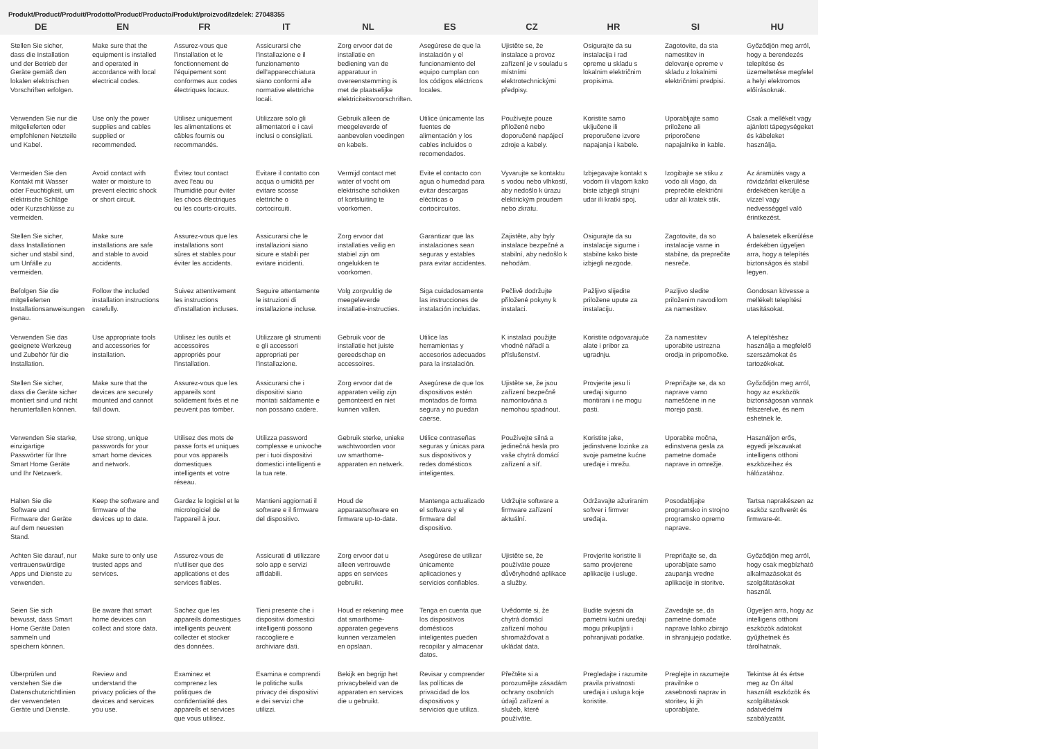Produkt/Product/Produit/Prodotto/Product/Producto/Produkt/proizvod/Izdelek: 27048355
| DE | EN | FR | IT | NL | ES | CZ | HR | SI | HU |
| --- | --- | --- | --- | --- | --- | --- | --- | --- | --- |
| Stellen Sie sicher, dass die Installation und der Betrieb der Geräte gemäß den lokalen elektrischen Vorschriften erfolgen. | Make sure that the equipment is installed and operated in accordance with local electrical codes. | Assurez-vous que l’installation et le fonctionnement de l’équipement sont conformes aux codes électriques locaux. | Assicurarsi che l'installazione e il funzionamento dell'apparecchiatura siano conformi alle normative elettriche locali. | Zorg ervoor dat de installatie en bediening van de apparatuur in overeenstemming is met de plaatselijke elektriciteitsvoorschriften. | Asegúrese de que la instalación y el funcionamiento del equipo cumplan con los códigos eléctricos locales. | Ujistěte se, že instalace a provoz zařízení je v souladu s místními elektrotechnickými předpisy. | Osigurajte da su instalacija i rad opreme u skladu s lokalnim električnim propisima. | Zagotovite, da sta namestitev in delovanje opreme v skladu z lokalnimi električnimi predpisi. | Győződjön meg arról, hogy a berendezés telepítése és üzemeltetése megfelel a helyi elektromos előírásoknak. |
| Verwenden Sie nur die mitgelieferten oder empfohlenen Netzteile und Kabel. | Use only the power supplies and cables supplied or recommended. | Utilisez uniquement les alimentations et câbles fournis ou recommandés. | Utilizzare solo gli alimentatori e i cavi inclusi o consigliati. | Gebruik alleen de meegeleverde of aanbevolen voedingen en kabels. | Utilice únicamente las fuentes de alimentación y los cables incluidos o recomendados. | Používejte pouze přiložené nebo doporučené napájecí zdroje a kabely. | Koristite samo uključene ili preporučene izvore napajanja i kabele. | Uporabljajte samo priložene ali priporočene napajalnike in kable. | Csak a mellékelt vagy ajánlott tápegységeket és kábeleket használja. |
| Vermeiden Sie den Kontakt mit Wasser oder Feuchtigkeit, um elektrische Schläge oder Kurzschlüsse zu vermeiden. | Avoid contact with water or moisture to prevent electric shock or short circuit. | Évitez tout contact avec l'eau ou l'humidité pour éviter les chocs électriques ou les courts-circuits. | Evitare il contatto con acqua o umidità per evitare scosse elettriche o cortocircuiti. | Vermijd contact met water of vocht om elektrische schokken of kortsluiting te voorkomen. | Evite el contacto con agua o humedad para evitar descargas eléctricas o cortocircuitos. | Vyvarujte se kontaktu s vodou nebo vlhkostí, aby nedošlo k úrazu elektrickým proudem nebo zkratu. | Izbjegavajte kontakt s vodom ili vlagom kako biste izbjegli strujni udar ili kratki spoj. | Izogibajte se stiku z vodo ali vlago, da preprečite električni udar ali kratek stik. | Az áramütés vagy a rövidzárlat elkerülése érdekében kerülje a vízzel vagy nedvességgel való érintkezést. |
| Stellen Sie sicher, dass Installationen sicher und stabil sind, um Unfälle zu vermeiden. | Make sure installations are safe and stable to avoid accidents. | Assurez-vous que les installations sont sûres et stables pour éviter les accidents. | Assicurarsi che le installazioni siano sicure e stabili per evitare incidenti. | Zorg ervoor dat installaties veilig en stabiel zijn om ongelukken te voorkomen. | Garantizar que las instalaciones sean seguras y estables para evitar accidentes. | Zajistěte, aby byly instalace bezpečné a stabilní, aby nedošlo k nehodám. | Osigurajte da su instalacije sigurne i stabilne kako biste izbjegli nezgode. | Zagotovite, da so instalacije varne in stabilne, da preprečite nesreče. | A balesetek elkerülése érdekében ügyeljen arra, hogy a telepítés biztonságos és stabil legyen. |
| Befolgen Sie die mitgelieferten Installationsanweisungen genau. | Follow the included installation instructions carefully. | Suivez attentivement les instructions d’installation incluses. | Seguire attentamente le istruzioni di installazione incluse. | Volg zorgvuldig de meegeleverde installatie-instructies. | Siga cuidadosamente las instrucciones de instalación incluidas. | Pečlivě dodržujte přiložené pokyny k instalaci. | Pažljivo slijedite priložene upute za instalaciju. | Pazljivo sledite priloženim navodilom za namestitev. | Gondosan kövesse a mellékelt telepítési utasításokat. |
| Verwenden Sie das geeignete Werkzeug und Zubehör für die Installation. | Use appropriate tools and accessories for installation. | Utilisez les outils et accessoires appropriés pour l'installation. | Utilizzare gli strumenti e gli accessori appropriati per l'installazione. | Gebruik voor de installatie het juiste gereedschap en accessoires. | Utilice las herramientas y accesorios adecuados para la instalación. | K instalaci použijte vhodné nářadí a příslušenství. | Koristite odgovarajuće alate i pribor za ugradnju. | Za namestitev uporabite ustrezna orodja in pripomočke. | A telepítéshez használja a megfelelő szerszámokat és tartozékokat. |
| Stellen Sie sicher, dass die Geräte sicher montiert sind und nicht herunterfallen können. | Make sure that the devices are securely mounted and cannot fall down. | Assurez-vous que les appareils sont solidement fixés et ne peuvent pas tomber. | Assicurarsi che i dispositivi siano montati saldamente e non possano cadere. | Zorg ervoor dat de apparaten veilig zijn gemonteerd en niet kunnen vallen. | Asegúrese de que los dispositivos estén montados de forma segura y no puedan caerse. | Ujistěte se, že jsou zařízení bezpečně namontována a nemohou spadnout. | Provjerite jesu li uređaji sigurno montirani i ne mogu pasti. | Prepričajte se, da so naprave varno nameščene in ne morejo pasti. | Győződjön meg arról, hogy az eszközök biztonságosan vannak felszerelve, és nem eshetnek le. |
| Verwenden Sie starke, einzigartige Passwörter für Ihre Smart Home Geräte und Ihr Netzwerk. | Use strong, unique passwords for your smart home devices and network. | Utilisez des mots de passe forts et uniques pour vos appareils domestiques intelligents et votre réseau. | Utilizza password complesse e univoche per i tuoi dispositivi domestici intelligenti e la tua rete. | Gebruik sterke, unieke wachtwoorden voor uw smarthome-apparaten en netwerk. | Utilice contraseñas seguras y únicas para sus dispositivos y redes domésticos inteligentes. | Používejte silná a jedinečná hesla pro vaše chytrá domácí zařízení a síť. | Koristite jake, jedinstvene lozinke za svoje pametne kućne uređaje i mrežu. | Uporabite močna, edinstvena gesla za pametne domače naprave in omrežje. | Használjon erős, egyedi jelszavakat intelligens otthoni eszközeihez és hálózatához. |
| Halten Sie die Software und Firmware der Geräte auf dem neuesten Stand. | Keep the software and firmware of the devices up to date. | Gardez le logiciel et le micrologiciel de l'appareil à jour. | Mantieni aggiornati il software e il firmware del dispositivo. | Houd de apparaatsoftware en firmware up-to-date. | Mantenga actualizado el software y el firmware del dispositivo. | Udržujte software a firmware zařízení aktuální. | Održavajte ažuriranim softver i firmver uređaja. | Posodabljajte programsko in strojno programsko opremo naprave. | Tartsa naprakészen az eszköz szoftverét és firmware-ét. |
| Achten Sie darauf, nur vertrauenswürdige Apps und Dienste zu verwenden. | Make sure to only use trusted apps and services. | Assurez-vous de n'utiliser que des applications et des services fiables. | Assicurati di utilizzare solo app e servizi affidabili. | Zorg ervoor dat u alleen vertrouwde apps en services gebruikt. | Asegúrese de utilizar únicamente aplicaciones y servicios confiables. | Ujistěte se, že používáte pouze důvěryhodné aplikace a služby. | Provjerite koristite li samo provjerene aplikacije i usluge. | Prepričajte se, da uporabljate samo zaupanja vredne aplikacije in storitve. | Győződjön meg arról, hogy csak megbízható alkalmazásokat és szolgáltatásokat használ. |
| Seien Sie sich bewusst, dass Smart Home Geräte Daten sammeln und speichern können. | Be aware that smart home devices can collect and store data. | Sachez que les appareils domestiques intelligents peuvent collecter et stocker des données. | Tieni presente che i dispositivi domestici intelligenti possono raccogliere e archiviare dati. | Houd er rekening mee dat smarthome-apparaten gegevens kunnen verzamelen en opslaan. | Tenga en cuenta que los dispositivos domésticos inteligentes pueden recopilar y almacenar datos. | Uvědomte si, že chytrá domácí zařízení mohou shromažďovat a ukládat data. | Budite svjesni da pametni kućni uređaji mogu prikupljati i pohranjivati podatke. | Zavedajte se, da pametne domače naprave lahko zbirajo in shranjujejo podatke. | Ügyeljen arra, hogy az intelligens otthoni eszközök adatokat gyűjthetnek és tárolhatnak. |
| Überprüfen und verstehen Sie die Datenschutzrichtlinien der verwendeten Geräte und Dienste. | Review and understand the privacy policies of the devices and services you use. | Examinez et comprenez les politiques de confidentialité des appareils et services que vous utilisez. | Esamina e comprendi le politiche sulla privacy dei dispositivi e dei servizi che utilizzi. | Bekijk en begrijp het privacybeleid van de apparaten en services die u gebruikt. | Revisar y comprender las políticas de privacidad de los dispositivos y servicios que utiliza. | Přečtěte si a porozumějte zásadám ochrany osobních údajů zařízení a služeb, které používáte. | Pregledajte i razumite pravila privatnosti uređaja i usluga koje koristite. | Preglejte in razumejte pravilnike o zasebnosti naprav in storitev, ki jih uporabljate. | Tekintse át és értse meg az Ön által használt eszközök és szolgáltatások adatvédelmi szabályzatát. |